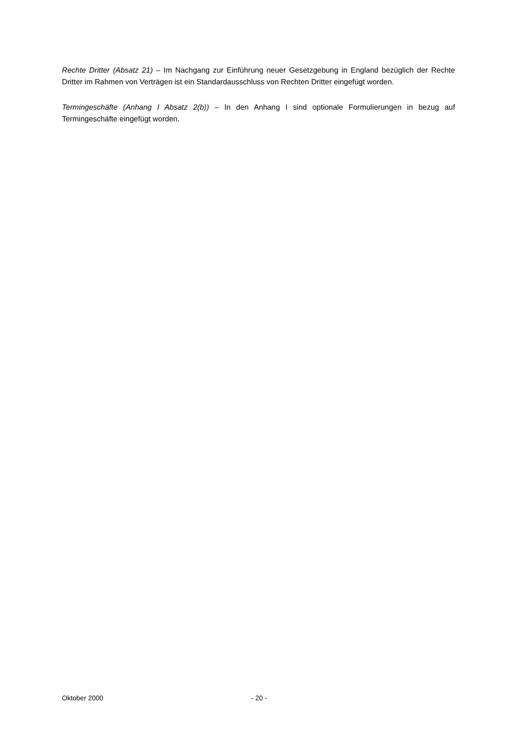Rechte Dritter (Absatz 21) – Im Nachgang zur Einführung neuer Gesetzgebung in England bezüglich der Rechte Dritter im Rahmen von Verträgen ist ein Standardausschluss von Rechten Dritter eingefügt worden.
Termingeschäfte (Anhang I Absatz 2(b)) – In den Anhang I sind optionale Formulierungen in bezug auf Termingeschäfte eingefügt worden.
Oktober 2000 - 20 -